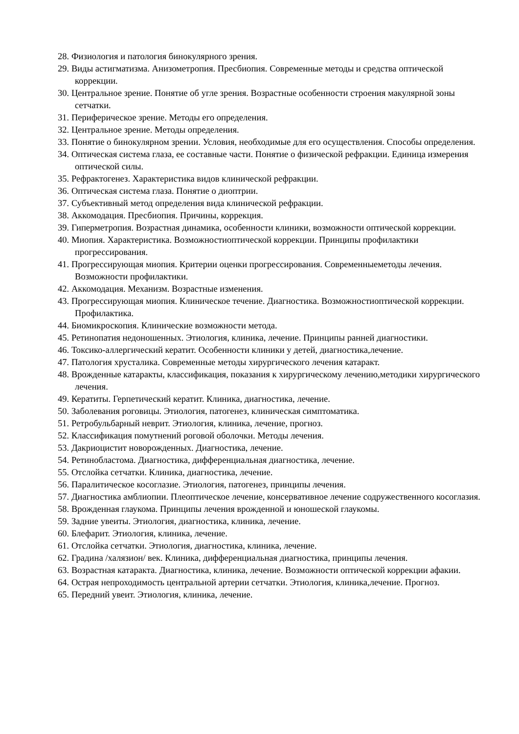28. Физиология и патология бинокулярного зрения.
29. Виды астигматизма. Анизометропия. Пресбиопия. Современные методы и средства оптической коррекции.
30. Центральное зрение. Понятие об угле зрения. Возрастные особенности строения макулярной зоны сетчатки.
31. Периферическое зрение. Методы его определения.
32. Центральное зрение. Методы определения.
33. Понятие о бинокулярном зрении. Условия, необходимые для его осуществления. Способы определения.
34. Оптическая система глаза, ее составные части. Понятие о физической рефракции. Единица измерения оптической силы.
35. Рефрактогенез. Характеристика видов клинической рефракции.
36. Оптическая система глаза. Понятие о диоптрии.
37. Субъективный метод определения вида клинической рефракции.
38. Аккомодация. Пресбиопия. Причины, коррекция.
39. Гиперметропия. Возрастная динамика, особенности клиники, возможности оптической коррекции.
40. Миопия. Характеристика. Возможностиоптической коррекции. Принципы профилактики прогрессирования.
41. Прогрессирующая миопия. Критерии оценки прогрессирования. Современныеметоды лечения. Возможности профилактики.
42. Аккомодация. Механизм. Возрастные изменения.
43. Прогрессирующая миопия. Клиническое течение. Диагностика. Возможностиоптической коррекции. Профилактика.
44. Биомикроскопия. Клинические возможности метода.
45. Ретинопатия недоношенных. Этиология, клиника, лечение. Принципы ранней диагностики.
46. Токсико-аллергический кератит. Особенности клиники у детей, диагностика,лечение.
47. Патология хрусталика. Современные методы хирургического лечения катаракт.
48. Врожденные катаракты, классификация, показания к хирургическому лечению,методики хирургического лечения.
49. Кератиты. Герпетический кератит. Клиника, диагностика, лечение.
50. Заболевания роговицы. Этиология, патогенез, клиническая симптоматика.
51. Ретробульбарный неврит. Этиология, клиника, лечение, прогноз.
52. Классификация помутнений роговой оболочки. Методы лечения.
53. Дакриоцистит новорожденных. Диагностика, лечение.
54. Ретинобластома. Диагностика, дифференциальная диагностика, лечение.
55. Отслойка сетчатки. Клиника, диагностика, лечение.
56. Паралитическое косоглазие. Этиология, патогенез, принципы лечения.
57. Диагностика амблиопии. Плеоптическое лечение, консервативное лечение содружественного косоглазия.
58. Врожденная глаукома. Принципы лечения врожденной и юношеской глаукомы.
59. Задние увеиты. Этиология, диагностика, клиника, лечение.
60. Блефарит. Этиология, клиника, лечение.
61. Отслойка сетчатки. Этиология, диагностика, клиника, лечение.
62. Градина /халязион/ век. Клиника, дифференциальная диагностика, принципы лечения.
63. Возрастная катаракта. Диагностика, клиника, лечение. Возможности оптической коррекции афакии.
64. Острая непроходимость центральной артерии сетчатки. Этиология, клиника,лечение. Прогноз.
65. Передний увеит. Этиология, клиника, лечение.